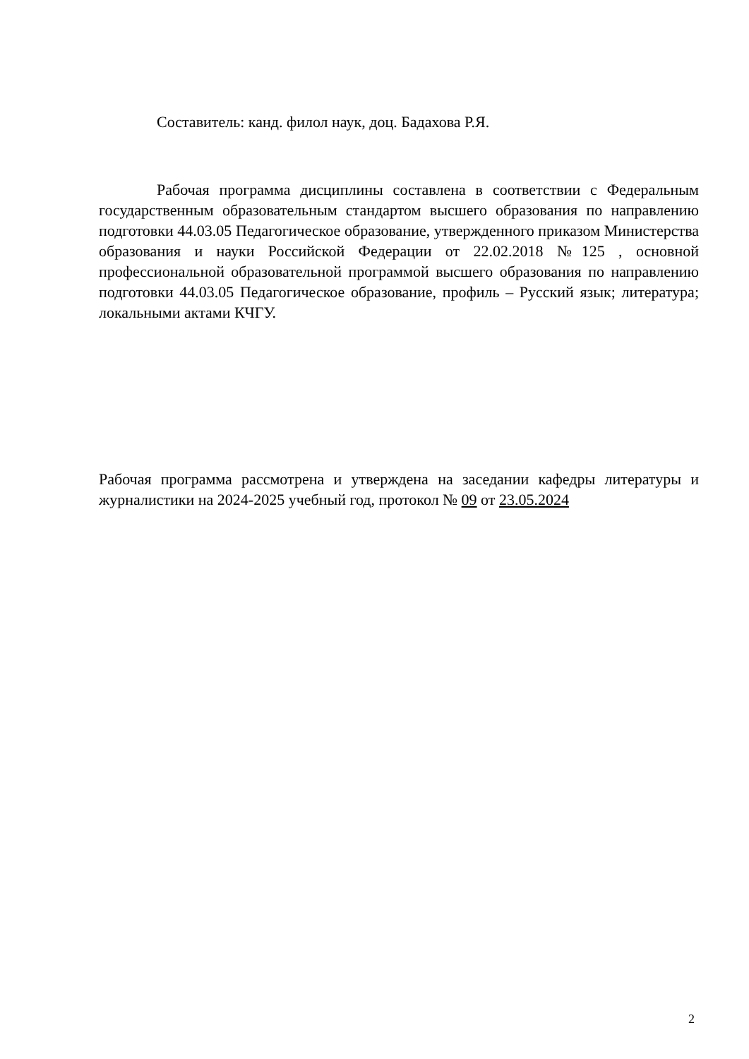Составитель: канд. филол наук, доц. Бадахова Р.Я.
Рабочая программа дисциплины составлена в соответствии с Федеральным государственным образовательным стандартом высшего образования по направлению подготовки 44.03.05 Педагогическое образование, утвержденного приказом Министерства образования и науки Российской Федерации от 22.02.2018 №125 , основной профессиональной образовательной программой высшего образования по направлению подготовки 44.03.05 Педагогическое образование, профиль – Русский язык; литература; локальными актами КЧГУ.
Рабочая программа рассмотрена и утверждена на заседании кафедры литературы и журналистики на 2024-2025 учебный год, протокол № 09 от 23.05.2024
2